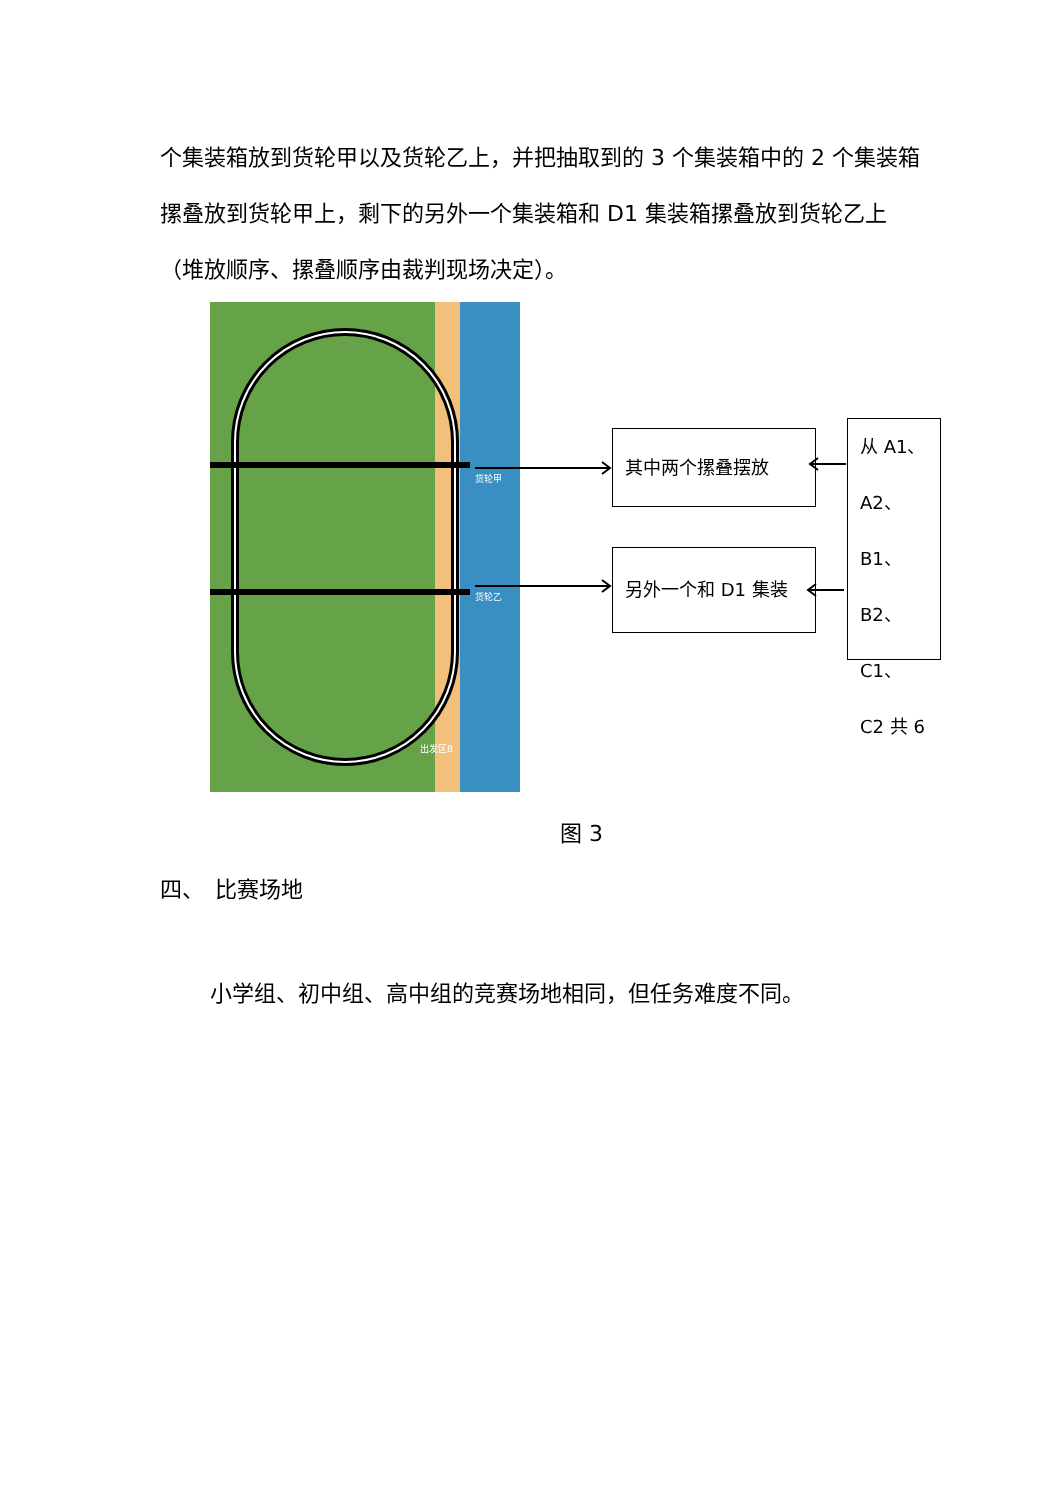个集装箱放到货轮甲以及货轮乙上，并把抽取到的 3 个集装箱中的 2 个集装箱摞叠放到货轮甲上，剩下的另外一个集装箱和 D1 集装箱摞叠放到货轮乙上（堆放顺序、摞叠顺序由裁判现场决定）。
货轮甲
货轮乙
出发区B
其中两个摞叠摆放
另外一个和 D1 集装
从 A1、
A2、B1、
B2、C1、
C2 共 6
图 3
四、　比赛场地
小学组、初中组、高中组的竞赛场地相同，但任务难度不同。